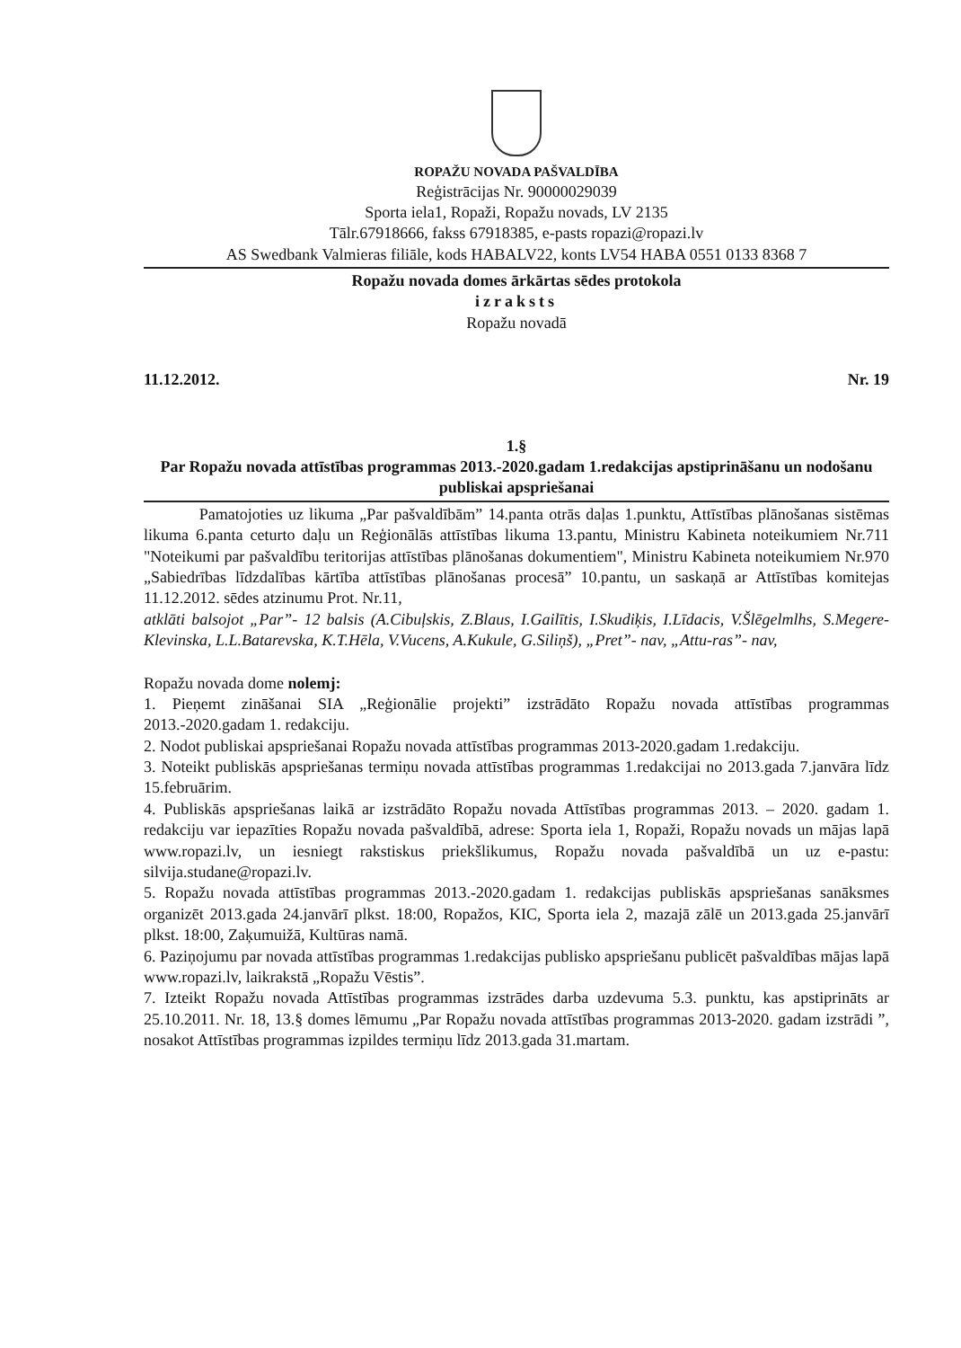ROPAŽU NOVADA PAŠVALDĪBA
Reģistrācijas Nr. 90000029039
Sporta iela1, Ropaži, Ropažu novads, LV 2135
Tālr.67918666, fakss 67918385, e-pasts ropazi@ropazi.lv
AS Swedbank Valmieras filiāle, kods HABALV22, konts LV54 HABA 0551 0133 8368 7
Ropažu novada domes ārkārtas sēdes protokola
izraksts
Ropažu novadā
11.12.2012. Nr. 19
1.§
Par Ropažu novada attīstības programmas 2013.-2020.gadam 1.redakcijas apstiprināšanu un nodošanu publiskai apspriešanai
Pamatojoties uz likuma „Par pašvaldībām” 14.panta otrās daļas 1.punktu, Attīstības plānošanas sistēmas likuma 6.panta ceturto daļu un Reģionālās attīstības likuma 13.pantu, Ministru Kabineta noteikumiem Nr.711 "Noteikumi par pašvaldību teritorijas attīstības plānošanas dokumentiem", Ministru Kabineta noteikumiem Nr.970 „Sabiedrības līdzdalības kārtība attīstības plānošanas procesā” 10.pantu, un saskaņā ar Attīstības komitejas 11.12.2012. sēdes atzinumu Prot. Nr.11,
atklāti balsojot „Par”- 12 balsis (A.Cibuļskis, Z.Blaus, I.Gailītis, I.Skudiķis, I.Līdacis, V.Šlēgelmlhs, S.Megere-Klevinska, L.L.Batarevska, K.T.Hēla, V.Vucens, A.Kukule, G.Siliņš), „Pret”- nav, „Attu-ras”- nav,
Ropažu novada dome nolemj:
1. Pieņemt zināšanai SIA „Reģionālie projekti” izstrādāto Ropažu novada attīstības programmas 2013.-2020.gadam 1. redakciju.
2. Nodot publiskai apspriešanai Ropažu novada attīstības programmas 2013-2020.gadam 1.redakciju.
3. Noteikt publiskās apspriešanas termiņu novada attīstības programmas 1.redakcijai no 2013.gada 7.janvāra līdz 15.februārim.
4. Publiskās apspriešanas laikā ar izstrādāto Ropažu novada Attīstības programmas 2013. – 2020. gadam 1. redakciju var iepazīties Ropažu novada pašvaldībā, adrese: Sporta iela 1, Ropaži, Ropažu novads un mājas lapā www.ropazi.lv, un iesniegt rakstiskus priekšlikumus, Ropažu novada pašvaldībā un uz e-pastu: silvija.studane@ropazi.lv.
5. Ropažu novada attīstības programmas 2013.-2020.gadam 1. redakcijas publiskās apspriešanas sanāksmes organizēt 2013.gada 24.janvārī plkst. 18:00, Ropažos, KIC, Sporta iela 2, mazajā zālē un 2013.gada 25.janvārī plkst. 18:00, Zaķumuižā, Kultūras namā.
6. Paziņojumu par novada attīstības programmas 1.redakcijas publisko apspriešanu publicēt pašvaldības mājas lapā www.ropazi.lv, laikrakstā „Ropažu Vēstis”.
7. Izteikt Ropažu novada Attīstības programmas izstrādes darba uzdevuma 5.3. punktu, kas apstiprināts ar 25.10.2011. Nr. 18, 13.§ domes lēmumu „Par Ropažu novada attīstības programmas 2013-2020. gadam izstrādi ”, nosakot Attīstības programmas izpildes termiņu līdz 2013.gada 31.martam.